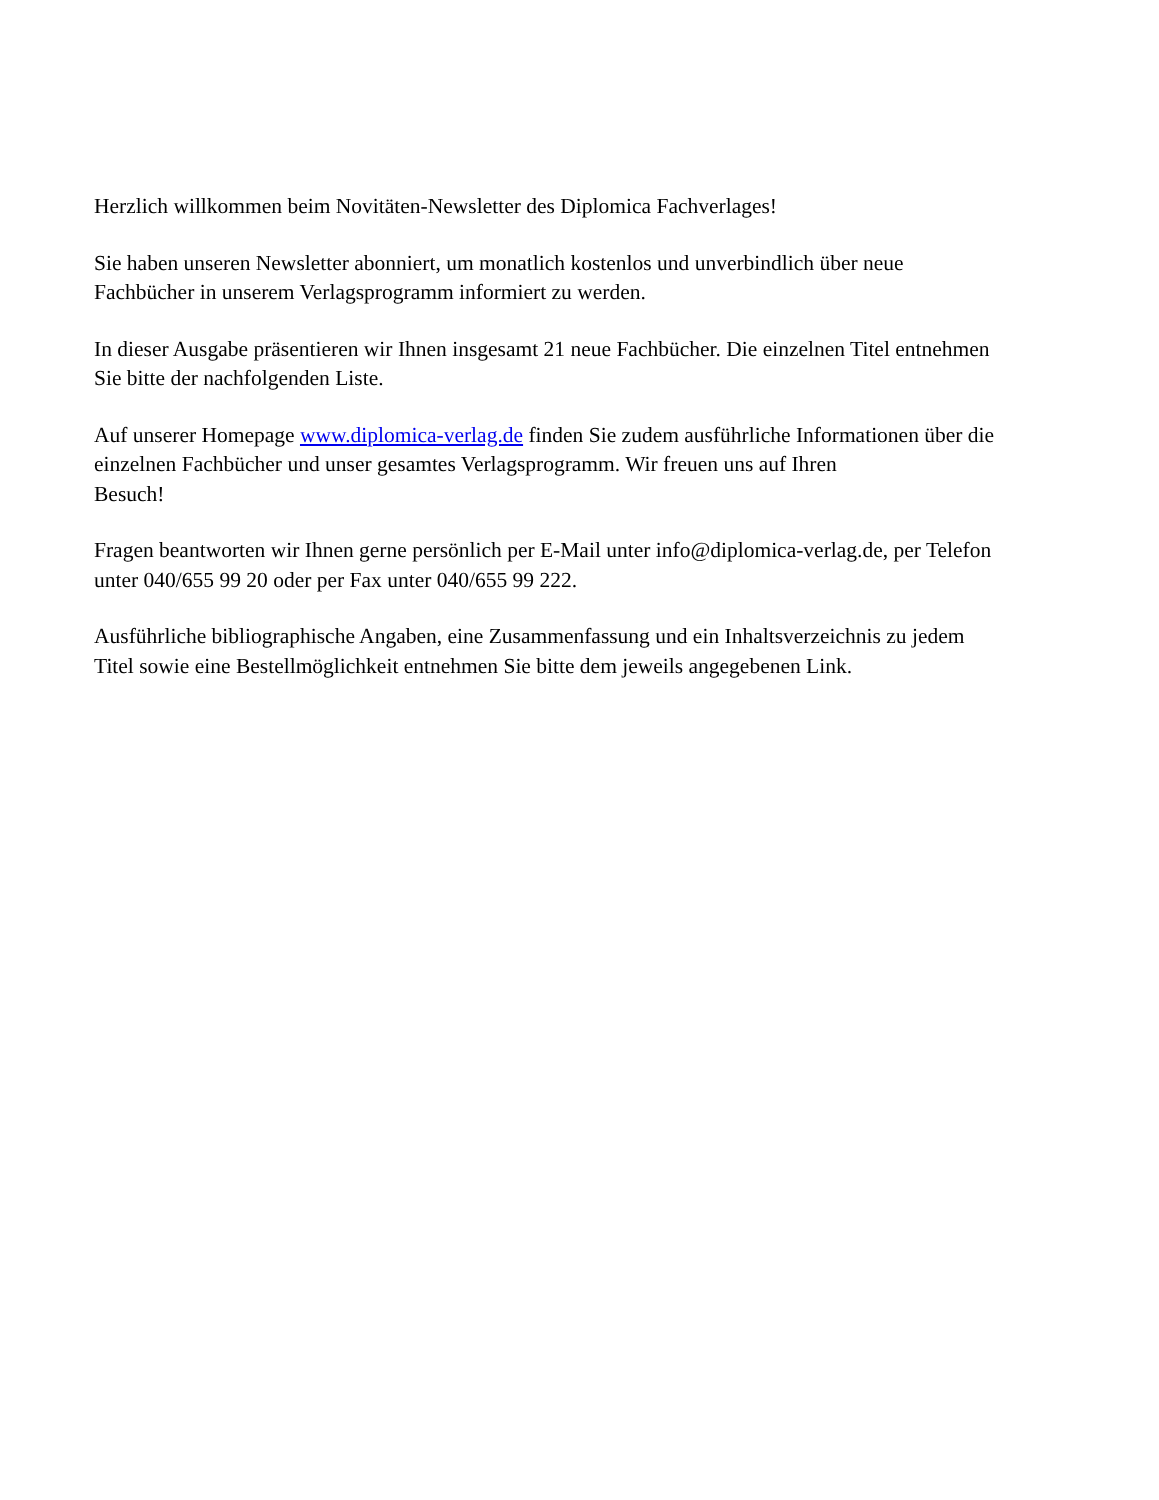Herzlich willkommen beim Novitäten-Newsletter des Diplomica Fachverlages!
Sie haben unseren Newsletter abonniert, um monatlich kostenlos und unverbindlich über neue
Fachbücher in unserem Verlagsprogramm informiert zu werden.
In dieser Ausgabe präsentieren wir Ihnen insgesamt 21 neue Fachbücher. Die einzelnen Titel entnehmen
Sie bitte der nachfolgenden Liste.
Auf unserer Homepage www.diplomica-verlag.de finden Sie zudem ausführliche Informationen über die
einzelnen Fachbücher und unser gesamtes Verlagsprogramm. Wir freuen uns auf Ihren
Besuch!
Fragen beantworten wir Ihnen gerne persönlich per E-Mail unter info@diplomica-verlag.de, per Telefon
unter 040/655 99 20 oder per Fax unter 040/655 99 222.
Ausführliche bibliographische Angaben, eine Zusammenfassung und ein Inhaltsverzeichnis zu jedem
Titel sowie eine Bestellmöglichkeit entnehmen Sie bitte dem jeweils angegebenen Link.